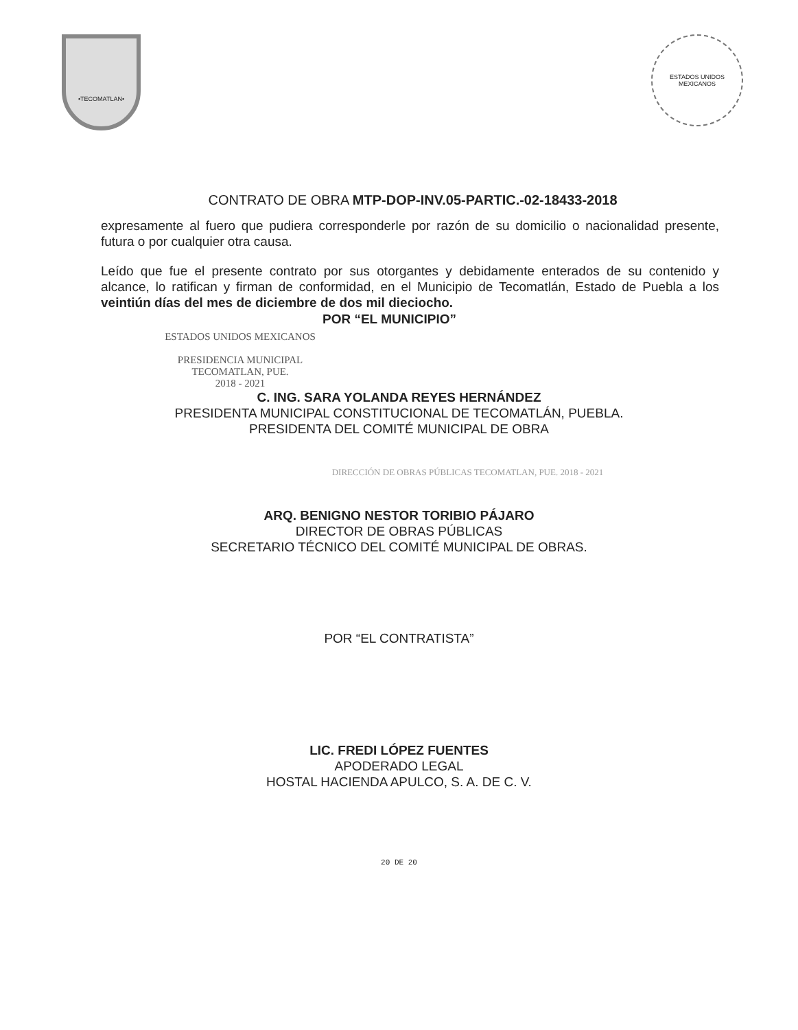•TECOMATLAN•
ESTADOS UNIDOS MEXICANOS
CONTRATO DE OBRA MTP-DOP-INV.05-PARTIC.-02-18433-2018
expresamente al fuero que pudiera corresponderle por razón de su domicilio o nacionalidad presente, futura o por cualquier otra causa.
Leído que fue el presente contrato por sus otorgantes y debidamente enterados de su contenido y alcance, lo ratifican y firman de conformidad, en el Municipio de Tecomatlán, Estado de Puebla a los veintiún días del mes de diciembre de dos mil dieciocho.
ESTADOS UNIDOS MEXICANOS
PRESIDENCIA MUNICIPAL
TECOMATLAN, PUE.
2018 - 2021
POR “EL MUNICIPIO”
C. ING. SARA YOLANDA REYES HERNÁNDEZ
PRESIDENTA MUNICIPAL CONSTITUCIONAL DE TECOMATLÁN, PUEBLA.
PRESIDENTA DEL COMITÉ MUNICIPAL DE OBRA
DIRECCIÓN DE OBRAS PÚBLICAS TECOMATLAN, PUE. 2018 - 2021
ARQ. BENIGNO NESTOR TORIBIO PÁJARO
DIRECTOR DE OBRAS PÚBLICAS
SECRETARIO TÉCNICO DEL COMITÉ MUNICIPAL DE OBRAS.
POR “EL CONTRATISTA”
LIC. FREDI LÓPEZ FUENTES
APODERADO LEGAL
HOSTAL HACIENDA APULCO, S. A. DE C. V.
20 DE 20